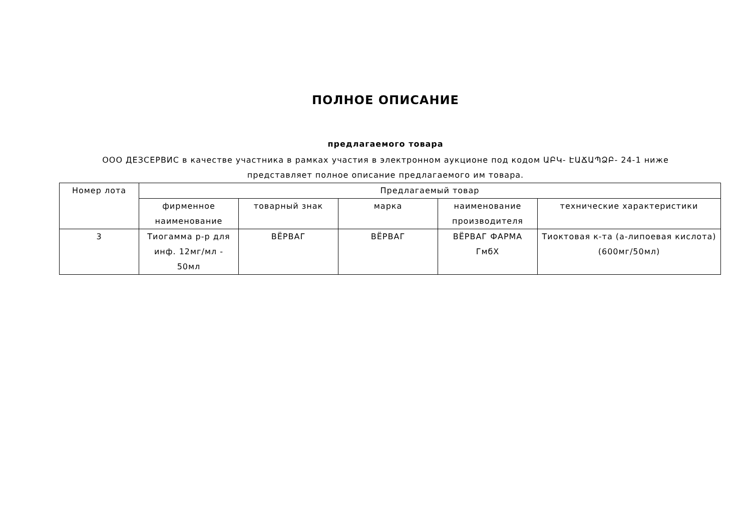ПОЛНОЕ ОПИСАНИЕ
предлагаемого товара
ООО ДЕЗСЕРВИС в качестве участника в рамках участия в электронном аукционе под кодом ԱԲԿ- ԷԱՃԱՊՁԲ- 24-1 ниже представляет полное описание предлагаемого им товара.
| Номер лота | Предлагаемый товар | | | | |
| --- | --- | --- | --- | --- | --- |
| | фирменное наименование | товарный знак | марка | наименование производителя | технические характеристики |
| 3 | Тиогамма р-р для инф. 12мг/мл - 50мл | ВЁРВАГ | ВЁРВАГ | ВЁРВАГ ФАРМА ГмбХ | Тиоктовая к-та (а-липоевая кислота) (600мг/50мл) |